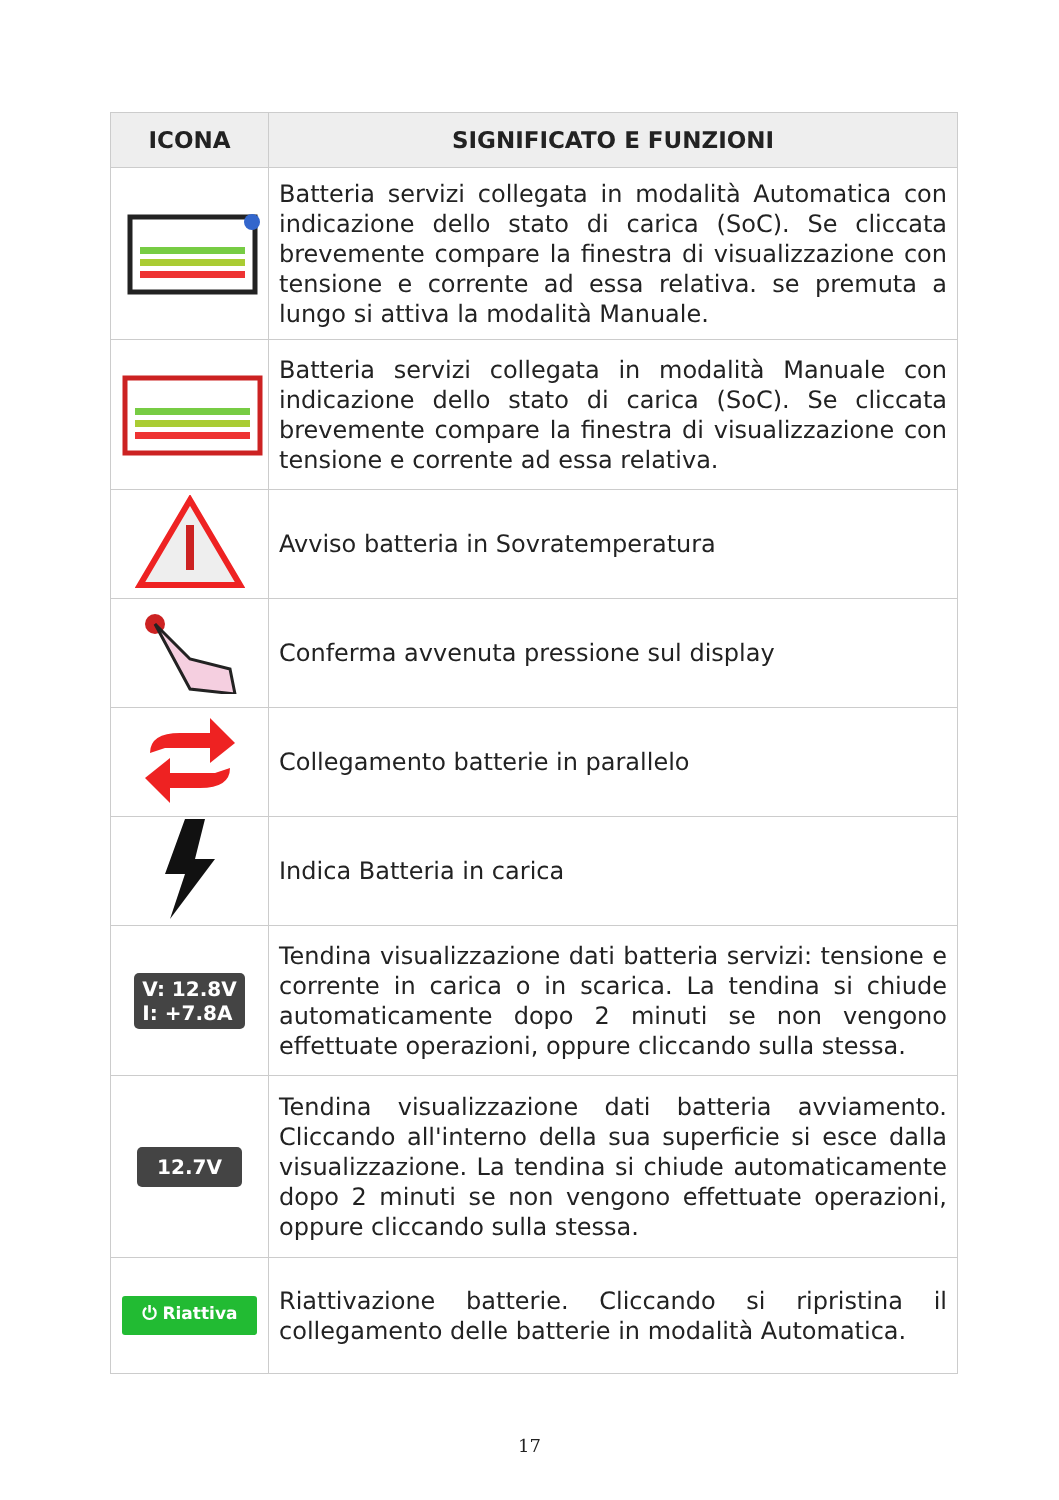| ICONA | SIGNIFICATO E FUNZIONI |
| --- | --- |
| | Batteria servizi collegata in modalità Automatica con indicazione dello stato di carica (SoC). Se cliccata brevemente compare la finestra di visualizzazione con tensione e corrente ad essa relativa. se premuta a lungo si attiva la modalità Manuale. |
| | Batteria servizi collegata in modalità Manuale con indicazione dello stato di carica (SoC). Se cliccata brevemente compare la finestra di visualizzazione con tensione e corrente ad essa relativa. |
| | Avviso batteria in Sovratemperatura |
| | Conferma avvenuta pressione sul display |
| | Collegamento batterie in parallelo |
| | Indica Batteria in carica |
| V: 12.8V I: +7.8A | Tendina visualizzazione dati batteria servizi: tensione e corrente in carica o in scarica. La tendina si chiude automaticamente dopo 2 minuti se non vengono effettuate operazioni, oppure cliccando sulla stessa. |
| 12.7V | Tendina visualizzazione dati batteria avviamento. Cliccando all'interno della sua superficie si esce dalla visualizzazione. La tendina si chiude automaticamente dopo 2 minuti se non vengono effettuate operazioni, oppure cliccando sulla stessa. |
| ⏻ Riattiva | Riattivazione batterie. Cliccando si ripristina il collegamento delle batterie in modalità Automatica. |
17